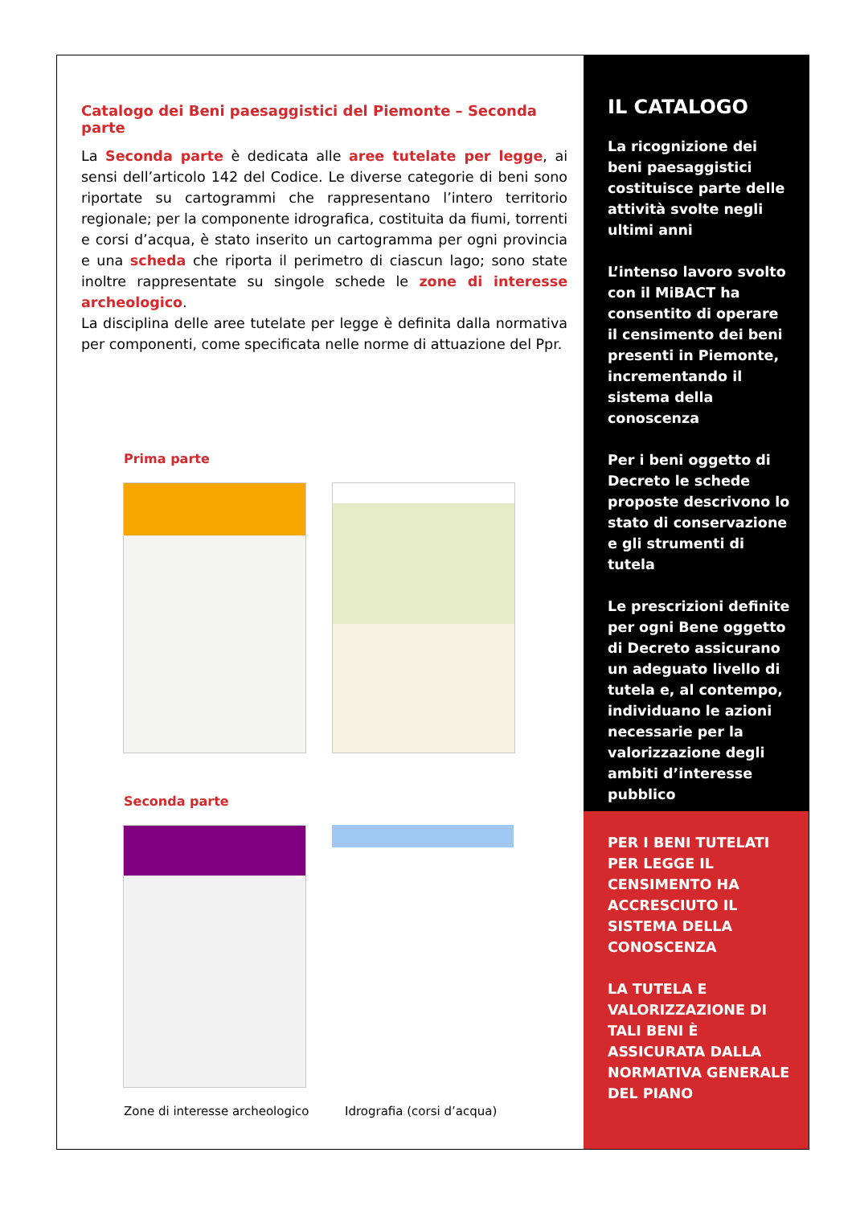Catalogo dei Beni paesaggistici del Piemonte – Seconda parte
La Seconda parte è dedicata alle aree tutelate per legge, ai sensi dell’articolo 142 del Codice. Le diverse categorie di beni sono riportate su cartogrammi che rappresentano l’intero territorio regionale; per la componente idrografica, costituita da fiumi, torrenti e corsi d’acqua, è stato inserito un cartogramma per ogni provincia e una scheda che riporta il perimetro di ciascun lago; sono state inoltre rappresentate su singole schede le zone di interesse archeologico.
La disciplina delle aree tutelate per legge è definita dalla normativa per componenti, come specificata nelle norme di attuazione del Ppr.
Prima parte
Seconda parte
Zone di interesse archeologico Idrografia (corsi d’acqua)
IL CATALOGO
La ricognizione dei beni paesaggistici costituisce parte delle attività svolte negli ultimi anni
L’intenso lavoro svolto con il MiBACT ha consentito di operare il censimento dei beni presenti in Piemonte, incrementando il sistema della conoscenza
Per i beni oggetto di Decreto le schede proposte descrivono lo stato di conservazione e gli strumenti di tutela
Le prescrizioni definite per ogni Bene oggetto di Decreto assicurano un adeguato livello di tutela e, al contempo, individuano le azioni necessarie per la valorizzazione degli ambiti d’interesse pubblico
PER I BENI TUTELATI PER LEGGE IL CENSIMENTO HA ACCRESCIUTO IL SISTEMA DELLA CONOSCENZA
LA TUTELA E VALORIZZAZIONE DI TALI BENI È ASSICURATA DALLA NORMATIVA GENERALE DEL PIANO